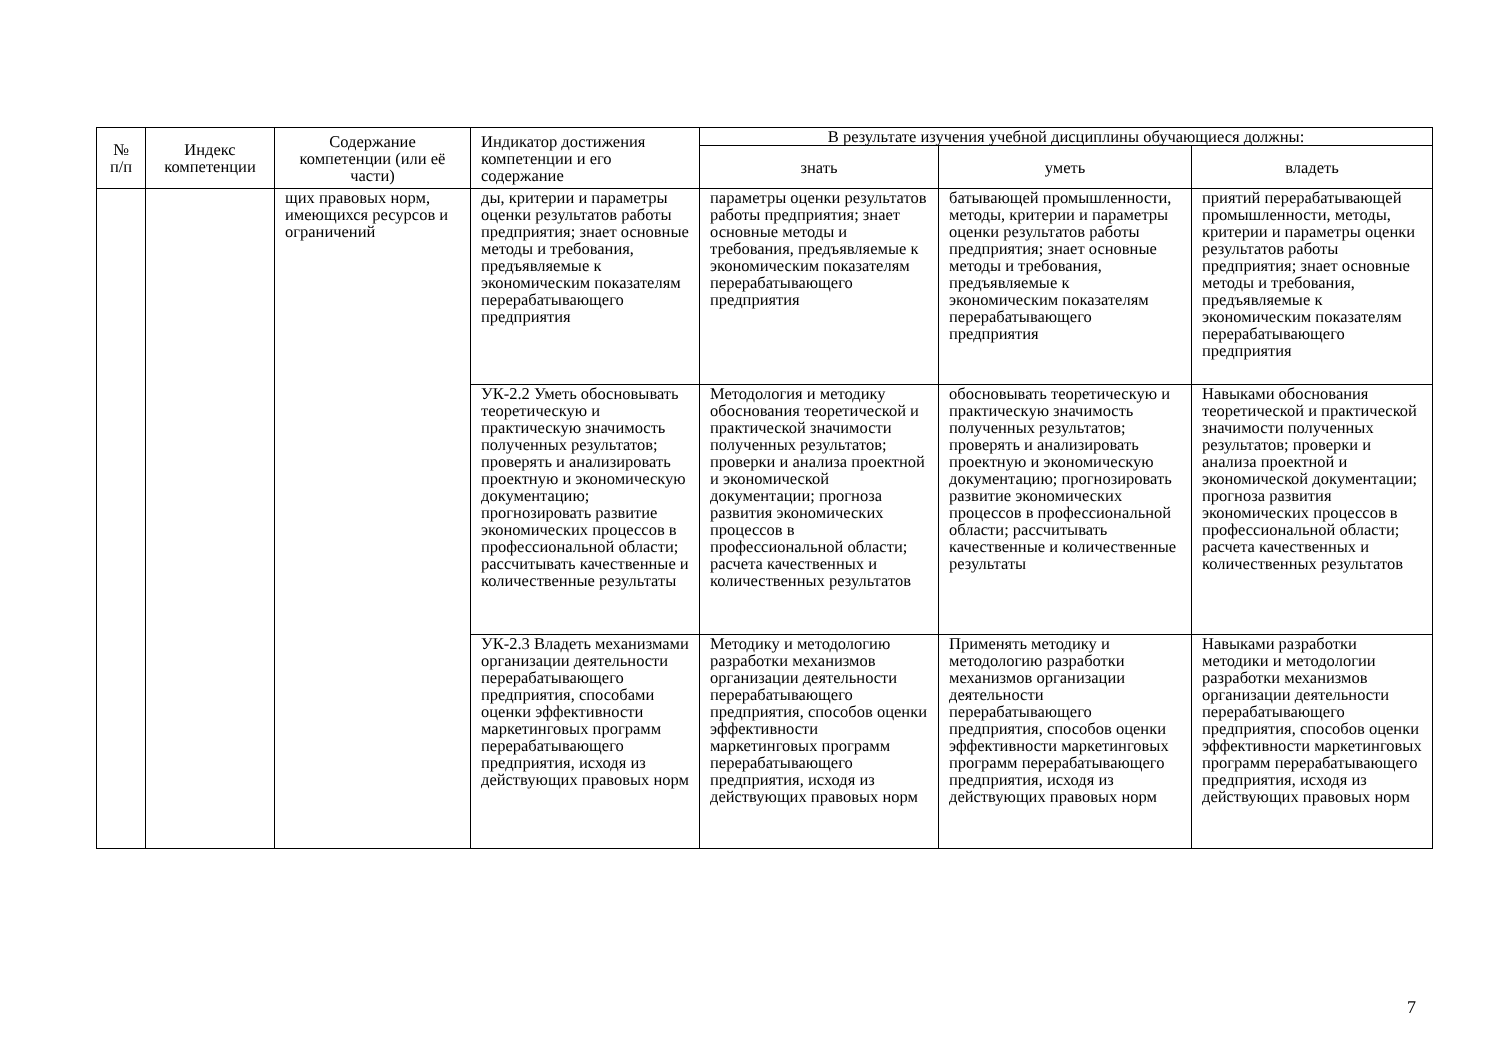| № п/п | Индекс компетенции | Содержание компетенции (или её части) | Индикатор достижения компетенции и его содержание | В результате изучения учебной дисциплины обучающиеся должны: | | |
| --- | --- | --- | --- | --- | --- | --- |
| | | | | знать | уметь | владеть |
| | | щих правовых норм, имеющихся ресурсов и ограничений | ды, критерии и параметры оценки результатов работы предприятия; знает основные методы и требования, предъявляемые к экономическим показателям перерабатывающего предприятия | параметры оценки результатов работы предприятия; знает основные методы и требования, предъявляемые к экономическим показателям перерабатывающего предприятия | батывающей промышленности, методы, критерии и параметры оценки результатов работы предприятия; знает основные методы и требования, предъявляемые к экономическим показателям перерабатывающего предприятия | приятий перерабатывающей промышленности, методы, критерии и параметры оценки результатов работы предприятия; знает основные методы и требования, предъявляемые к экономическим показателям перерабатывающего предприятия |
| | | | УК-2.2 Уметь обосновывать теоретическую и практическую значимость полученных результатов; проверять и анализировать проектную и экономическую документацию; прогнозировать развитие экономических процессов в профессиональной области; рассчитывать качественные и количественные результаты | Методология и методику обоснования теоретической и практической значимости полученных результатов; проверки и анализа проектной и экономической документации; прогноза развития экономических процессов в профессиональной области; расчета качественных и количественных результатов | обосновывать теоретическую и практическую значимость полученных результатов; проверять и анализировать проектную и экономическую документацию; прогнозировать развитие экономических процессов в профессиональной области; рассчитывать качественные и количественные результаты | Навыками обоснования теоретической и практической значимости полученных результатов; проверки и анализа проектной и экономической документации; прогноза развития экономических процессов в профессиональной области; расчета качественных и количественных результатов |
| | | | УК-2.3 Владеть механизмами организации деятельности перерабатывающего предприятия, способами оценки эффективности маркетинговых программ перерабатывающего предприятия, исходя из действующих правовых норм | Методику и методологию разработки механизмов организации деятельности перерабатывающего предприятия, способов оценки эффективности маркетинговых программ перерабатывающего предприятия, исходя из действующих правовых норм | Применять методику и методологию разработки механизмов организации деятельности перерабатывающего предприятия, способов оценки эффективности маркетинговых программ перерабатывающего предприятия, исходя из действующих правовых норм | Навыками разработки методики и методологии разработки механизмов организации деятельности перерабатывающего предприятия, способов оценки эффективности маркетинговых программ перерабатывающего предприятия, исходя из действующих правовых норм |
7